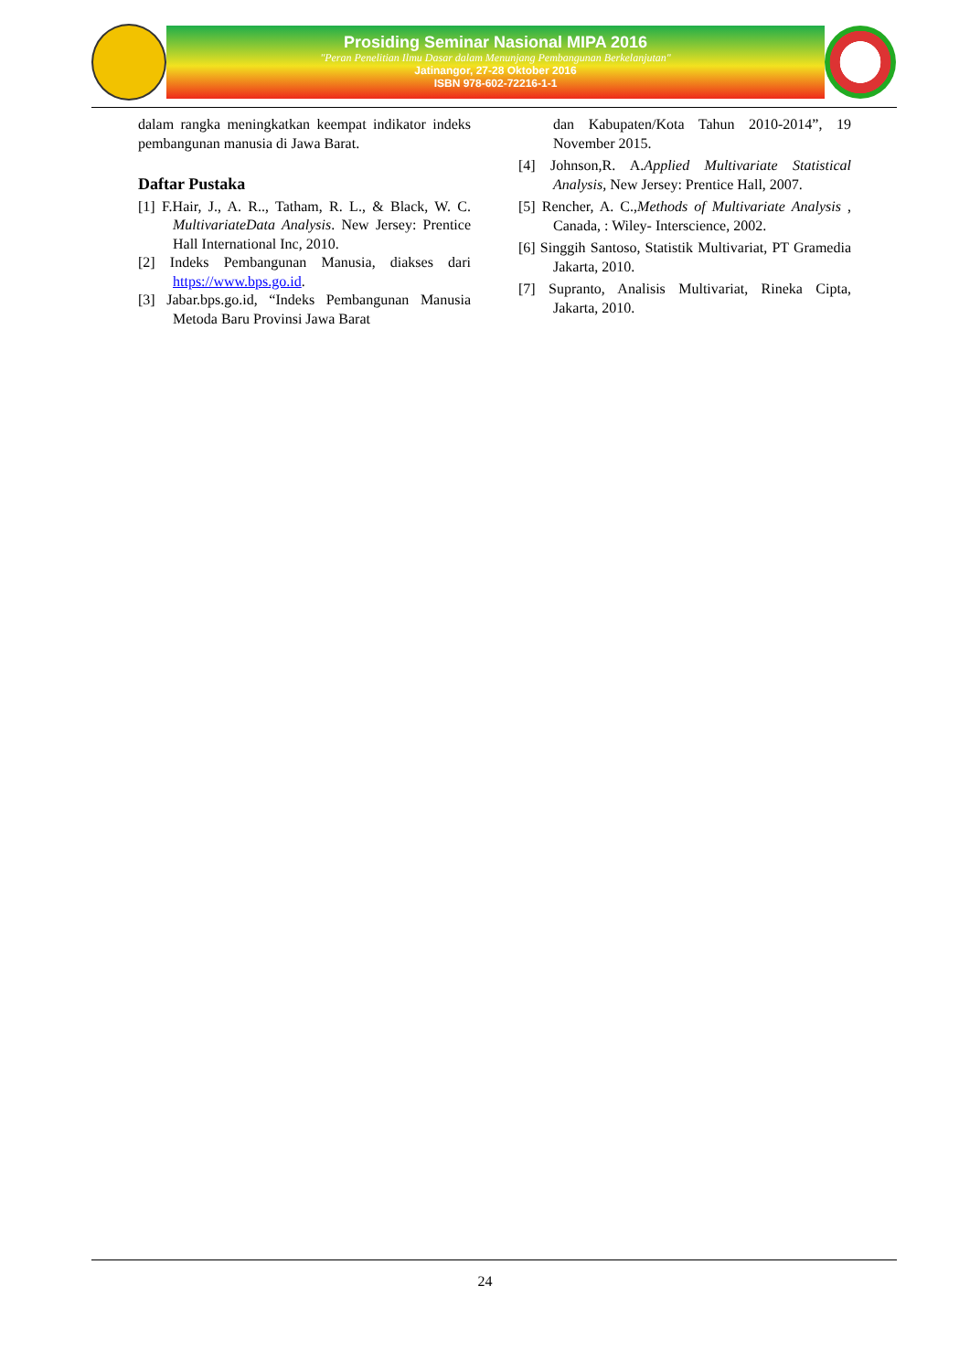Prosiding Seminar Nasional MIPA 2016
"Peran Penelitian Ilmu Dasar dalam Menunjang Pembangunan Berkelanjutan"
Jatinangor, 27-28 Oktober 2016
ISBN 978-602-72216-1-1
dalam rangka meningkatkan keempat indikator indeks pembangunan manusia di Jawa Barat.
Daftar Pustaka
[1] F.Hair, J., A. R.., Tatham, R. L., & Black, W. C. MultivariateData Analysis. New Jersey: Prentice Hall International Inc, 2010.
[2] Indeks Pembangunan Manusia, diakses dari https://www.bps.go.id.
[3] Jabar.bps.go.id, “Indeks Pembangunan Manusia Metoda Baru Provinsi Jawa Barat
dan Kabupaten/Kota Tahun 2010-2014”, 19 November 2015.
[4] Johnson,R. A.Applied Multivariate Statistical Analysis, New Jersey: Prentice Hall, 2007.
[5] Rencher, A. C.,Methods of Multivariate Analysis , Canada, : Wiley- Interscience, 2002.
[6] Singgih Santoso, Statistik Multivariat, PT Gramedia Jakarta, 2010.
[7] Supranto, Analisis Multivariat, Rineka Cipta, Jakarta, 2010.
24